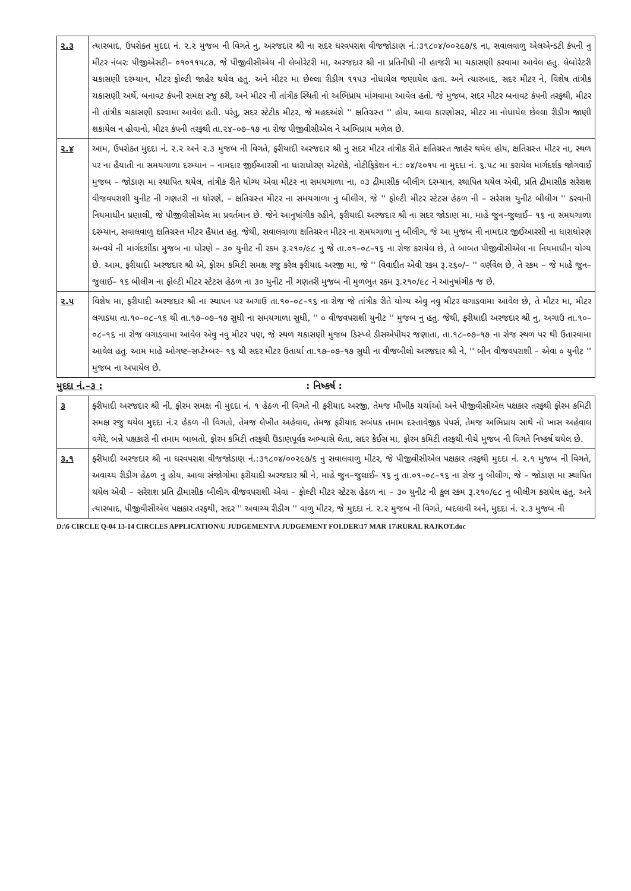| ૨.૩ | ત્યારબાદ, ઉપરોક્ત મુદદા નં. ૨.૨ મુજબ ની વિગતે નુ, અરજદાર શ્રી ના સદર ઘરવપરાશ વીજજોડાણ નં.:૩૧૮૦૪/૦૦૨૯૭/૬ ના, સવાલવાળુ એલએન્ડટી કંપની નુ મીટર નંબરઃ પીજીએસટી– ૦૧૦૧૧૫૮૭, જે પીજીવીસીએલ ની લેબોરેટરી મા, અરજદાર શ્રી ના પ્રતિનીધી ની હાજરી મા ચકાસણી કરવામા આવેલ હતુ. લેબોરેટરી ચકાસણી દરમ્યાન, મીટર ફોલ્ટી જાહેર થયેલ હતુ. અને મીટર મા છેલ્લા રીડીગ ૧૧૫૩ નોધાયેલ જણાયેલ હતા. અને ત્યારબાદ, સદર મીટર ને, વિશેષ તાંત્રીક ચકાસણી અર્થે, બનાવટ કંપની સમક્ષ રજુ કરી, અને મીટર ની તાંત્રીક સ્થિતી નો અભિપ્રાય માંગવામા આવેલ હતો. જે મુજબ, સદર મીટર બનાવટ કંપની તરફથી, મીટર ની તાંત્રીક ચકાસણી કરવામા આવેલ હતી. પરંતુ, સદર સ્ટેટીક મીટર, જે મહદઅંશે '' ક્ષતિગ્રસ્ત '' હોય, આવા કારણોસર, મીટર મા નોધાયેલ છેલ્લા રીડીગ જાણી શકાયેલ ન હોવાનો, મીટર કંપની તરફથી તા.૨૪–૦૭–૧૭ ના રોજ પીજીવીસીએલ ને અભિપ્રાય મળેલ છે. |
| ૨.૪ | આમ, ઉપરોક્ત મુદદા નં. ૨.૨ અને ૨.૩ મુજબ ની વિગતે, ફરીયાદી અરજદાર શ્રી નુ સદર મીટર તાંત્રીક રીતે ક્ષતિગ્રસ્ત જાહેર થયેલ હોય, ક્ષતિગ્રસ્ત મીટર ના, સ્થળ પર ના હૈયાતી ના સમયગાળા દરમ્યાન – નામદાર જીઈઆરસી ના ધારાધોરણ એટલેકે, નોટીફિકેશન નં.: ૦૪/૨૦૧૫ ના મુદદા નં. ૬.૫૮ મા કરાયેલ માર્ગદર્શક જોગવાઈ મુજબ – જોડાણ મા સ્થાપિત થયેલ, તાંત્રીક રીતે યોગ્ય એવા મીટર ના સમયગાળા ના, ૦૩ દ્રીમાસીક બીલીગ દરમ્યાન, સ્થાપિત થયેલ એવી, પ્રતિ દ્રીમાસીક સરેરાશ વીજવપરાશી યુનીટ ની ગણતરી ના ધોરણે, – ક્ષતિગ્રસ્ત મીટર ના સમયગાળા નુ બીલીગ, જે '' ફોલ્ટી મીટર સ્ટેટસ હેઠળ ની – સરેરાશ યુનીટ બીલીગ '' કરવાની નિયમાધીન પ્રણાલી, જે પીજીવીસીએલ મા પ્રવર્તમાન છે. જેને આનુષાંગીક રહીને, ફરીયાદી અરજદાર શ્રી ના સદર જોડાણ મા, માહે જુન–જુલાઈ– ૧૬ ના સમયગાળા દરમ્યાન, સવાલવાળુ ક્ષતિગ્રસ્ત મીટર હૈયાત હતુ. જેથી, સવાલવાળા ક્ષતિગ્રસ્ત મીટર ના સમયગાળા નુ બીલીગ, જે આ મુજબ ની નામદાર જીઈઆરસી ના ધારાધોરણ અન્વયે ની માર્ગદર્શીકા મુજબ ના ધોરણે – ૩૦ યુનીટ ની રકમ રૂ.૨૧૦/૯૮ નુ જે તા.૦૧–૦૮–૧૬ ના રોજ કરાયેલ છે, તે બાબત પીજીવીસીએલ ના નિયમાધીન યોગ્ય છે. આમ, ફરીયાદી અરજદાર શ્રી એ, ફોરમ કમિટી સમક્ષ રજુ કરેલ ફરીયાદ અરજી મા, જે '' વિવાદીત એવી રકમ રૂ.૨૬૦/– '' વર્ણવેલ છે, તે રકમ – જે માહે જુન–જુલાઈ– ૧૬ બીલીગ ના ફોલ્ટી મીટર સ્ટેટસ હેઠળ ના ૩૦ યુનીટ ની ગણતરી મુજબ ની મુળભુત રકમ રૂ.૨૧૦/૯૮ ને આનુષાંગીક જ છે. |
| ૨.૫ | વિશેષ મા, ફરીયાદી અરજદાર શ્રી ના સ્થાપન પર અગાઉ તા.૧૦–૦૮–૧૬ ના રોજ જે તાંત્રીક રીતે યોગ્ય એવુ નવુ મીટર લગાડવામા આવેલ છે, તે મીટર મા, મીટર લગાડયા તા.૧૦–૦૮–૧૬ થી તા.૧૭–૦૭–૧૭ સુધી ના સમયગાળા સુધી, '' ૦ વીજવપરાશી યુનીટ '' મુજબ નુ હતુ. જેથી, ફરીયાદી અરજદાર શ્રી નુ, અગાઉ તા.૧૦–૦૮–૧૬ ના રોજ લગાડવામા આવેલ એવુ નવુ મીટર પણ, જે સ્થળ ચકાસણી મુજબ ડિસ્પ્લે ડીસએપીયર જણાતા, તા.૧૮–૦૭–૧૭ ના રોજ સ્થળ પર થી ઉતારવામા આવેલ હતુ. આમ માહે ઓગષ્ટ–સપ્ટેમ્બર– ૧૬ થી સદર મીટર ઉતાર્યા તા.૧૭–૦૭–૧૭ સુધી ના વીજબીલો અરજદાર શ્રી ને, '' બીન વીજવપરાશી – એવા ૦ યુનીટ '' મુજબ ના અપાયેલ છે. |
મુદદા નં.–૩ :: નિષ્કર્ષ :
| ૩ | ફરીયાદી અરજદાર શ્રી ની, ફોરમ સમક્ષ ની મુદદા નં. ૧ હેઠળ ની વિગતે ની ફરીયાદ અરજી, તેમજ મૌખીક ચર્ચાઓ અને પીજીવીસીએલ પક્ષકાર તરફથી ફોરમ કમિટી સમક્ષ રજુ થયેલ મુદદા નં.૨ હેઠળ ની વિગતો, તેમજ લેખીત અહેવાલ, તેમજ ફરીયાદ સબંધક તમામ દસ્તાવેજીક પેપર્સ, તેમજ અભિપ્રાય સાથે નો ખાસ અહેવાલ વગેરે, બન્ને પક્ષકારો ની તમામ બાબતો, ફોરમ કમિટી તરફથી ઉંડાણપૂર્વક અભ્યાસે લેતા, સદર કેઈસ મા, ફોરમ કમિટી તરફથી નીચે મુજબ ની વિગતે નિષ્કર્ષ થયેલ છે. |
| ૩.૧ | ફરીયાદી અરજદાર શ્રી ના ઘરવપરાશ વીજજોડાણ નં.:૩૧૮૦૪/૦૦૨૯૭/૬ નુ સવાલવાળુ મીટર, જે પીજીવીસીએલ પક્ષકાર તરફથી મુદદા નં. ૨.૧ મુજબ ની વિગતે, અવાચ્ય રીડીગ હેઠળ નુ હોય, આવા સંજોગોમા ફરીયાદી અરજદાર શ્રી ને, માહે જુન–જુલાઈ– ૧૬ નુ તા.૦૧–૦૮–૧૬ ના રોજ નુ બીલીગ, જે – જોડાણ મા સ્થાપિત થયેલ એવી – સરેરાશ પ્રતિ દ્રીમાસીક બીલીગ વીજવપરાશી એવા – ફોલ્ટી મીટર સ્ટેટસ હેઠળ ના – ૩૦ યુનીટ ની કુલ રકમ રૂ.૨૧૦/૯૮ નુ બીલીગ કરાયેલ હતુ. અને ત્યારબાદ, પીજીવીસીએલ પક્ષકાર તરફથી, સદર '' અવાચ્ય રીડીગ '' વાળુ મીટર, જે મુદદા નં. ૨.૨ મુજબ ની વિગતે, બદલાવી અને, મુદદા નં. ૨.૩ મુજબ ની |
D:\6 CIRCLE Q-04 13-14 CIRCLES APPLICATION\U JUDGEMENT\A JUDGEMENT FOLDER\17 MAR 17\RURAL RAJKOT.doc